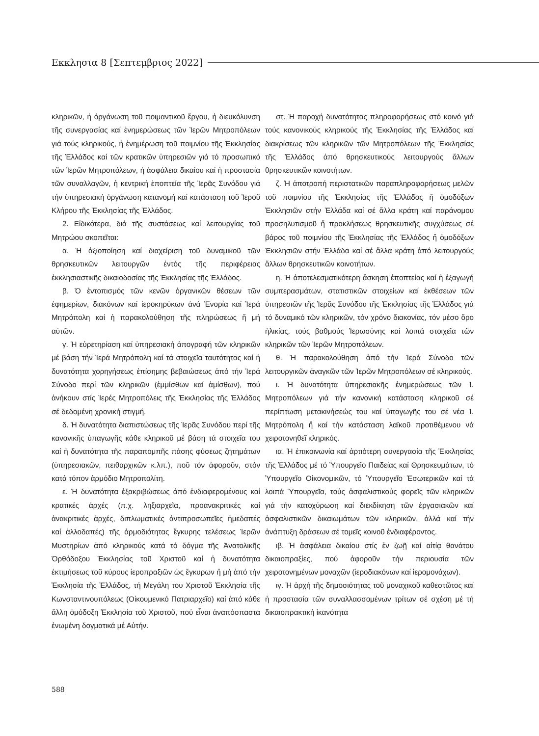Εκκλησια 8 [Σεπτεμβριος 2022]
κληρικῶν, ἡ ὀργάνωση τοῦ ποιμαντικοῦ ἔργου, ἡ διευκόλυνση τῆς συνεργασίας καί ἐνημερώσεως τῶν Ἱερῶν Μητροπόλεων γιά τούς κληρικούς, ἡ ἐνημέρωση τοῦ ποιμνίου τῆς Ἐκκλησίας τῆς Ἑλλάδος καί τῶν κρατικῶν ὑπηρεσιῶν γιά τό προσωπικό τῶν Ἱερῶν Μητροπόλεων, ἡ ἀσφάλεια δικαίου καί ἡ προστασία τῶν συναλλαγῶν, ἡ κεντρική ἐποπτεία τῆς Ἱερᾶς Συνόδου γιά τήν ὑπηρεσιακή ὀργάνωση κατανομή καί κατάσταση τοῦ Ἱεροῦ Κλήρου τῆς Ἐκκλησίας τῆς Ἑλλάδος.
2. Εἰδικότερα, διά τῆς συστάσεως καί λειτουργίας τοῦ Μητρώου σκοπεῖται:
α. Ἡ ἀξιοποίηση καί διαχείριση τοῦ δυναμικοῦ τῶν θρησκευτικῶν λειτουργῶν ἐντός τῆς περιφέρειας ἐκκλησιαστικῆς δικαιοδοσίας τῆς Ἐκκλησίας τῆς Ἑλλάδος.
β. Ὁ ἐντοπισμός τῶν κενῶν ὀργανικῶν θέσεων τῶν ἐφημερίων, διακόνων καί ἱεροκηρύκων ἀνά Ἐνορία καί Ἱερά Μητρόπολη καί ἡ παρακολούθηση τῆς πληρώσεως ἤ μή αὐτῶν.
γ. Ἡ εὑρετηρίαση καί ὑπηρεσιακή ἀπογραφή τῶν κληρικῶν μέ βάση τήν Ἱερά Μητρόπολη καί τά στοιχεῖα ταυτότητας καί ἡ δυνατότητα χορηγήσεως ἐπίσημης βεβαιώσεως ἀπό τήν Ἱερά Σύνοδο περί τῶν κληρικῶν (ἐμμίσθων καί ἀμίσθων), πού ἀνήκουν στίς Ἱερές Μητροπόλεις τῆς Ἐκκλησίας τῆς Ἑλλάδος σέ δεδομένη χρονική στιγμή.
δ. Ἡ δυνατότητα διαπιστώσεως τῆς Ἱερᾶς Συνόδου περί τῆς κανονικῆς ὑπαγωγῆς κάθε κληρικοῦ μέ βάση τά στοιχεῖα του καί ἡ δυνατότητα τῆς παραπομπῆς πάσης φύσεως ζητημάτων (ὑπηρεσιακῶν, πειθαρχικῶν κ.λπ.), ποῦ τόν ἀφοροῦν, στόν κατά τόπον ἁρμόδιο Μητροπολίτη.
ε. Ἡ δυνατότητα ἐξακριβώσεως ἀπό ἐνδιαφερομένους καί κρατικές ἀρχές (π.χ. ληξιαρχεῖα, προανακριτικές καί ἀνακριτικές ἀρχές, διπλωματικές ἀντιπροσωπεῖες ἡμεδαπές καί ἀλλοδαπές) τῆς ἁρμοδιότητας ἔγκυρης τελέσεως Ἱερῶν Μυστηρίων ἀπό κληρικούς κατά τό δόγμα τῆς Ἀνατολικῆς Ὀρθόδοξου Ἐκκλησίας τοῦ Χριστοῦ καί ἡ δυνατότητα ἐκτιμήσεως τοῦ κύρους ἱεροπραξιῶν ὡς ἔγκυρων ἤ μή ἀπό τήν Ἐκκλησία τῆς Ἑλλάδος, τή Μεγάλη του Χριστοῦ Ἐκκλησία τῆς Κωνσταντινουπόλεως (Οἰκουμενικό Πατριαρχεῖο) καί ἀπό κάθε ἄλλη ὁμόδοξη Ἐκκλησία τοῦ Χριστοῦ, πού εἶναι ἀναπόσπαστα ἑνωμένη δογματικά μέ Αὐτήν.
στ. Ἡ παροχή δυνατότητας πληροφορήσεως στό κοινό γιά τούς κανονικούς κληρικούς τῆς Ἐκκλησίας τῆς Ἑλλάδος καί διακρίσεως τῶν κληρικῶν τῶν Μητροπόλεων τῆς Ἐκκλησίας τῆς Ἑλλάδος ἀπό θρησκευτικούς λειτουργούς ἄλλων θρησκευτικῶν κοινοτήτων.
ζ. Ἡ ἀποτροπή περιστατικῶν παραπληροφορήσεως μελῶν τοῦ ποιμνίου τῆς Ἐκκλησίας τῆς Ἑλλάδος ἤ ὁμοδόξων Ἐκκλησιῶν στήν Ἑλλάδα καί σέ ἄλλα κράτη καί παράνομου προσηλυτισμοῦ ἤ προκλήσεως θρησκευτικῆς συγχύσεως σέ βάρος τοῦ ποιμνίου τῆς Ἐκκλησίας τῆς Ἑλλάδος ἤ ὁμοδόξων Ἐκκλησιῶν στήν Ἑλλάδα καί σέ ἄλλα κράτη ἀπό λειτουργούς ἄλλων θρησκευτικῶν κοινοτήτων.
η. Ἡ ἀποτελεσματικότερη ἄσκηση ἐποπτείας καί ἡ ἐξαγωγή συμπερασμάτων, στατιστικῶν στοιχείων καί ἐκθέσεων τῶν ὑπηρεσιῶν τῆς Ἱερᾶς Συνόδου τῆς Ἐκκλησίας τῆς Ἑλλάδος γιά τό δυναμικό τῶν κληρικῶν, τόν χρόνο διακονίας, τόν μέσο ὅρο ἡλικίας, τούς βαθμούς Ἱερωσύνης καί λοιπά στοιχεῖα τῶν κληρικῶν τῶν Ἱερῶν Μητροπόλεων.
θ. Ἡ παρακολούθηση ἀπό τήν Ἱερά Σύνοδο τῶν λειτουργικῶν ἀναγκῶν τῶν Ἱερῶν Μητροπόλεων σέ κληρικούς.
ι. Ἡ δυνατότητα ὑπηρεσιακῆς ἐνημερώσεως τῶν Ἱ. Μητροπόλεων γιά τήν κανονική κατάσταση κληρικοῦ σέ περίπτωση μετακινήσεώς του καί ὑπαγωγῆς του σέ νέα Ἱ. Μητρόπολη ἤ καί τήν κατάσταση λαϊκοῦ προτιθέμενου νά χειροτονηθεῖ κληρικός.
ια. Ἡ ἐπικοινωνία καί ἀρτιότερη συνεργασία τῆς Ἐκκλησίας τῆς Ἑλλάδος μέ τό Ὑπουργεῖο Παιδείας καί Θρησκευμάτων, τό Ὑπουργεῖο Οἰκονομικῶν, τό Ὑπουργεῖο Ἐσωτερικῶν καί τά λοιπά Ὑπουργεῖα, τούς ἀσφαλιστικούς φορεῖς τῶν κληρικῶν γιά τήν κατοχύρωση καί διεκδίκηση τῶν ἐργασιακῶν καί ἀσφαλιστικῶν δικαιωμάτων τῶν κληρικῶν, ἀλλά καί τήν ἀνάπτυξη δράσεων σέ τομεῖς κοινοῦ ἐνδιαφέροντος.
ιβ. Ἡ ἀσφάλεια δικαίου στίς ἐν ζωῇ καί αἰτίᾳ θανάτου δικαιοπραξίες, πού ἀφοροῦν τήν περιουσία τῶν χειροτονημένων μοναχῶν (ἱεροδιακόνων καί ἱερομονάχων).
ιγ. Ἡ ἀρχή τῆς δημοσιότητας τοῦ μοναχικοῦ καθεστῶτος καί ἡ προστασία τῶν συναλλασσομένων τρίτων σέ σχέση μέ τή δικαιοπρακτική ἱκανότητα
588